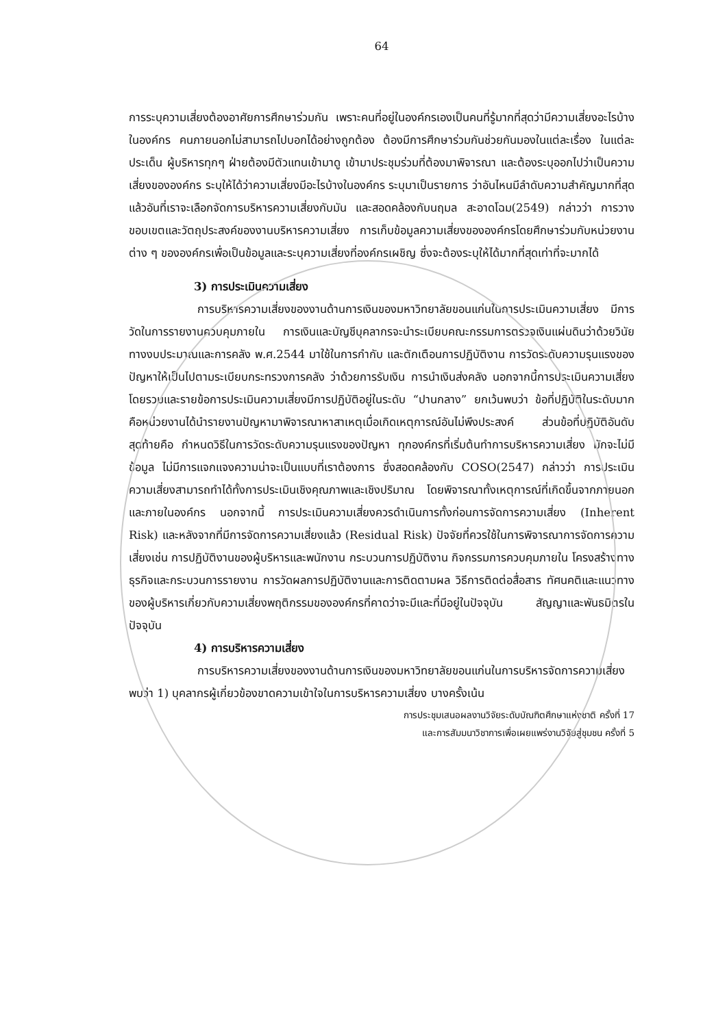64
การระบุความเสี่ยงต้องอาศัยการศึกษาร่วมกัน เพราะคนที่อยู่ในองค์กรเองเป็นคนที่รู้มากที่สุดว่ามีความเสี่ยงอะไรบ้างในองค์กร คนภายนอกไม่สามารถไปบอกได้อย่างถูกต้อง ต้องมีการศึกษาร่วมกันช่วยกันมองในแต่ละเรื่อง ในแต่ละประเด็น ผู้บริหารทุกๆ ฝ่ายต้องมีตัวแทนเข้ามาดู เข้ามาประชุมร่วมที่ต้องมาพิจารณา และต้องระบุออกไปว่าเป็นความเสี่ยงขององค์กร ระบุให้ได้ว่าความเสี่ยงมีอะไรบ้างในองค์กร ระบุมาเป็นรายการ ว่าอันไหนมีลำดับความสำคัญมากที่สุด แล้วอันที่เราจะเลือกจัดการบริหารความเสี่ยงกับมัน และสอดคล้องกับนฤมล สะอาดโฉม(2549) กล่าวว่า การวางขอบเขตและวัตถุประสงค์ของงานบริหารความเสี่ยง การเก็บข้อมูลความเสี่ยงขององค์กรโดยศึกษาร่วมกับหน่วยงานต่าง ๆ ขององค์กรเพื่อเป็นข้อมูลและระบุความเสี่ยงที่องค์กรเผชิญ ซึ่งจะต้องระบุให้ได้มากที่สุดเท่าที่จะมากได้
3) การประเมินความเสี่ยง
การบริหารความเสี่ยงของงานด้านการเงินของมหาวิทยาลัยขอนแก่นในการประเมินความเสี่ยง มีการวัดในการรายงานควบคุมภายใน การเงินและบัญชีบุคลากรจะนำระเบียบคณะกรรมการตรวจเงินแผ่นดินว่าด้วยวินัยทางงบประมาณและการคลัง พ.ศ.2544 มาใช้ในการกำกับ และตักเตือนการปฏิบัติงาน การวัดระดับความรุนแรงของปัญหาให้เป็นไปตามระเบียบกระทรวงการคลัง ว่าด้วยการรับเงิน การนำเงินส่งคลัง นอกจากนี้การประเมินความเสี่ยง โดยรวมและรายข้อการประเมินความเสี่ยงมีการปฏิบัติอยู่ในระดับ “ปานกลาง” ยกเว้นพบว่า ข้อที่ปฏิบัติในระดับมาก คือหน่วยงานได้นำรายงานปัญหามาพิจารณาหาสาเหตุเมื่อเกิดเหตุการณ์อันไม่พึงประสงค์ ส่วนข้อที่ปฏิบัติอันดับสุดท้ายคือ กำหนดวิธีในการวัดระดับความรุนแรงของปัญหา ทุกองค์กรที่เริ่มต้นทำการบริหารความเสี่ยง มักจะไม่มีข้อมูล ไม่มีการแจกแจงความน่าจะเป็นแบบที่เราต้องการ ซึ่งสอดคล้องกับ COSO(2547) กล่าวว่า การประเมินความเสี่ยงสามารถทำได้ทั้งการประเมินเชิงคุณภาพและเชิงปริมาณ โดยพิจารณาทั้งเหตุการณ์ที่เกิดขึ้นจากภายนอกและภายในองค์กร นอกจากนี้ การประเมินความเสี่ยงควรดำเนินการทั้งก่อนการจัดการความเสี่ยง (Inherent Risk) และหลังจากที่มีการจัดการความเสี่ยงแล้ว (Residual Risk) ปัจจัยที่ควรใช้ในการพิจารณาการจัดการความเสี่ยงเช่น การปฏิบัติงานของผู้บริหารและพนักงาน กระบวนการปฏิบัติงาน กิจกรรมการควบคุมภายใน โครงสร้างทางธุรกิจและกระบวนการรายงาน การวัดผลการปฏิบัติงานและการติดตามผล วิธีการติดต่อสื่อสาร ทัศนคติและแนวทางของผู้บริหารเกี่ยวกับความเสี่ยงพฤติกรรมขององค์กรที่คาดว่าจะมีและที่มีอยู่ในปัจจุบัน สัญญาและพันธมิตรในปัจจุบัน
4) การบริหารความเสี่ยง
การบริหารความเสี่ยงของงานด้านการเงินของมหาวิทยาลัยขอนแก่นในการบริหารจัดการความเสี่ยง พบว่า 1) บุคลากรผู้เกี่ยวข้องขาดความเข้าใจในการบริหารความเสี่ยง บางครั้งเน้น
การประชุมเสนอผลงานวิจัยระดับบัณฑิตศึกษาแห่งชาติ ครั้งที่ 17
และการสัมมนาวิชาการเพื่อเผยแพร่งานวิจัยสู่ชุมชน ครั้งที่ 5